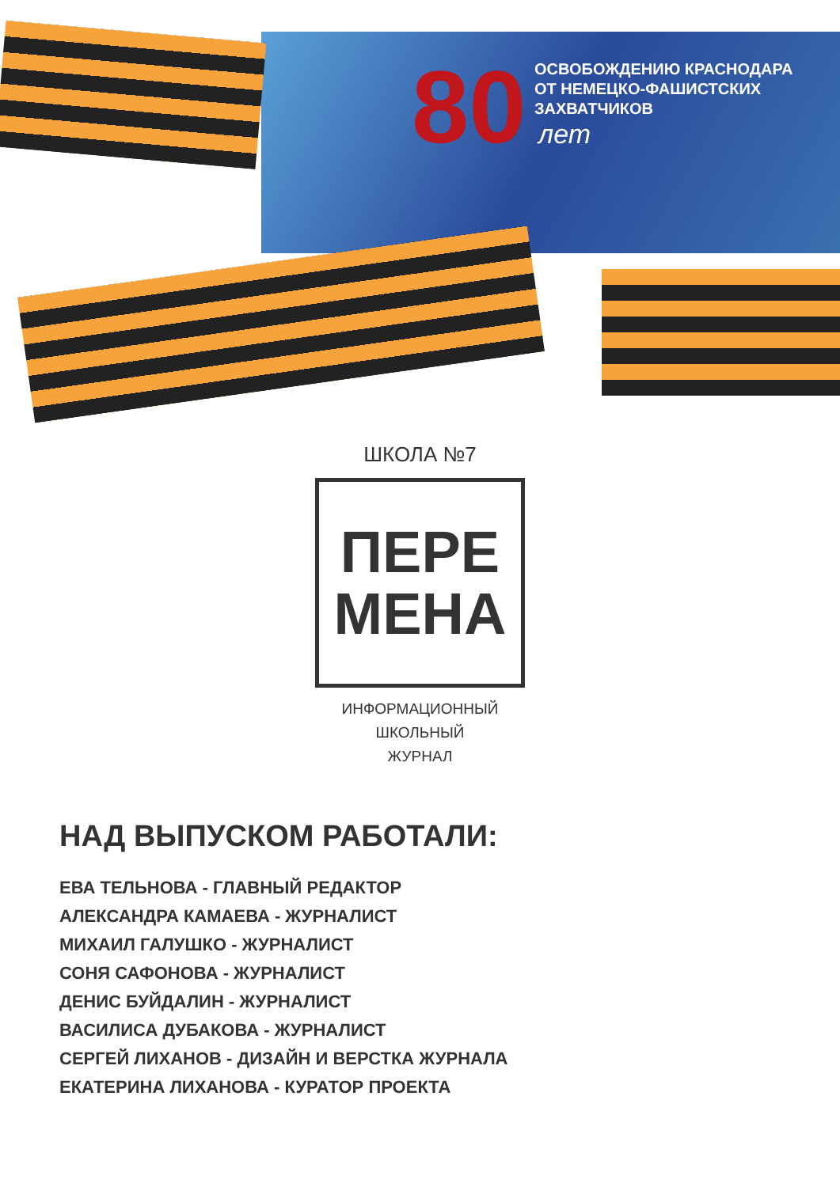80
ОСВОБОЖДЕНИЮ КРАСНОДАРА
ОТ НЕМЕЦКО-ФАШИСТСКИХ
ЗАХВАТЧИКОВ
лет
ШКОЛА №7
ПЕРЕ
МЕНА
ИНФОРМАЦИОННЫЙ
ШКОЛЬНЫЙ
ЖУРНАЛ
НАД ВЫПУСКОМ РАБОТАЛИ:
ЕВА ТЕЛЬНОВА - ГЛАВНЫЙ РЕДАКТОР
АЛЕКСАНДРА КАМАЕВА - ЖУРНАЛИСТ
МИХАИЛ ГАЛУШКО - ЖУРНАЛИСТ
СОНЯ САФОНОВА - ЖУРНАЛИСТ
ДЕНИС БУЙДАЛИН - ЖУРНАЛИСТ
ВАСИЛИСА ДУБАКОВА - ЖУРНАЛИСТ
СЕРГЕЙ ЛИХАНОВ - ДИЗАЙН И ВЕРСТКА ЖУРНАЛА
ЕКАТЕРИНА ЛИХАНОВА - КУРАТОР ПРОЕКТА